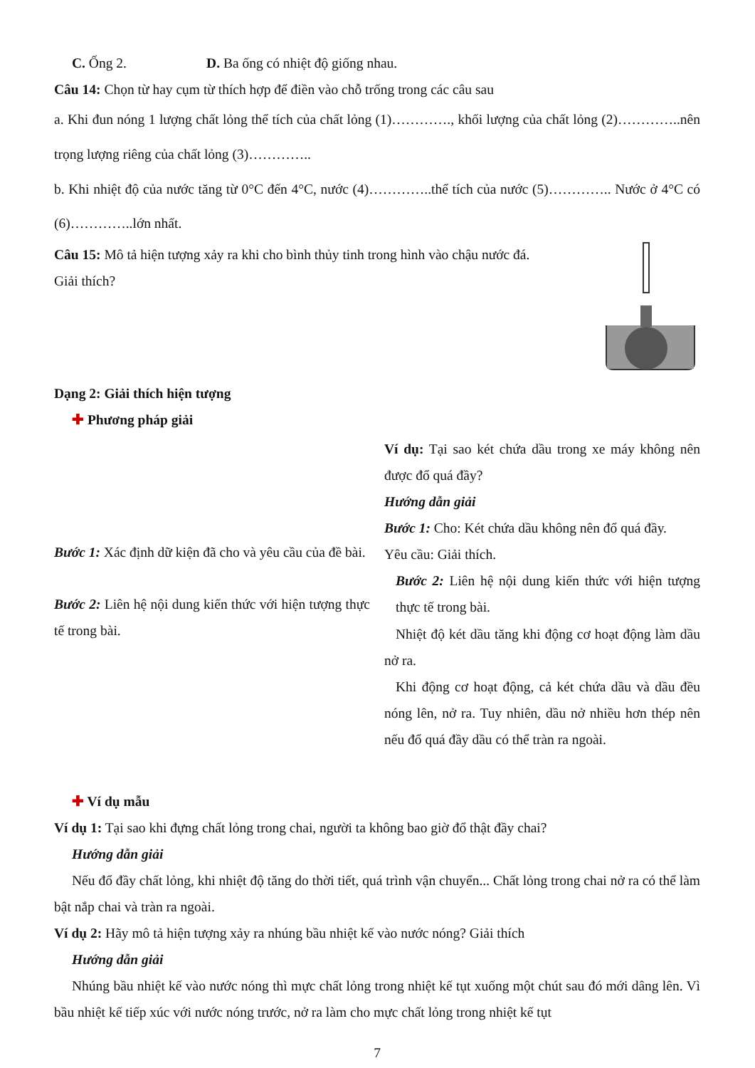C. Ống 2. D. Ba ống có nhiệt độ giống nhau.
Câu 14: Chọn từ hay cụm từ thích hợp để điền vào chỗ trống trong các câu sau
a. Khi đun nóng 1 lượng chất lỏng thể tích của chất lỏng (1)…………., khối lượng của chất lỏng (2)…………..nên trọng lượng riêng của chất lỏng (3)…………..
b. Khi nhiệt độ của nước tăng từ 0°C đến 4°C, nước (4)…………..thể tích của nước (5)………….. Nước ở 4°C có (6)…………..lớn nhất.
Câu 15: Mô tả hiện tượng xảy ra khi cho bình thủy tinh trong hình vào chậu nước đá.
Giải thích?
Dạng 2: Giải thích hiện tượng
✚ Phương pháp giải
Bước 1: Xác định dữ kiện đã cho và yêu cầu của đề bài.
Bước 2: Liên hệ nội dung kiến thức với hiện tượng thực tế trong bài.
Ví dụ: Tại sao két chứa dầu trong xe máy không nên được đổ quá đầy?
Hướng dẫn giải
Bước 1: Cho: Két chứa dầu không nên đổ quá đầy.
Yêu cầu: Giải thích.
Bước 2: Liên hệ nội dung kiến thức với hiện tượng thực tế trong bài.
Nhiệt độ két dầu tăng khi động cơ hoạt động làm dầu nở ra.
Khi động cơ hoạt động, cả két chứa dầu và dầu đều nóng lên, nở ra. Tuy nhiên, dầu nở nhiều hơn thép nên nếu đổ quá đầy dầu có thể tràn ra ngoài.
✚ Ví dụ mẫu
Ví dụ 1: Tại sao khi đựng chất lỏng trong chai, người ta không bao giờ đổ thật đầy chai?
Hướng dẫn giải
Nếu đổ đầy chất lỏng, khi nhiệt độ tăng do thời tiết, quá trình vận chuyển... Chất lỏng trong chai nở ra có thể làm bật nắp chai và tràn ra ngoài.
Ví dụ 2: Hãy mô tả hiện tượng xảy ra nhúng bầu nhiệt kế vào nước nóng? Giải thích
Hướng dẫn giải
Nhúng bầu nhiệt kế vào nước nóng thì mực chất lỏng trong nhiệt kế tụt xuống một chút sau đó mới dâng lên. Vì bầu nhiệt kế tiếp xúc với nước nóng trước, nở ra làm cho mực chất lỏng trong nhiệt kế tụt
7